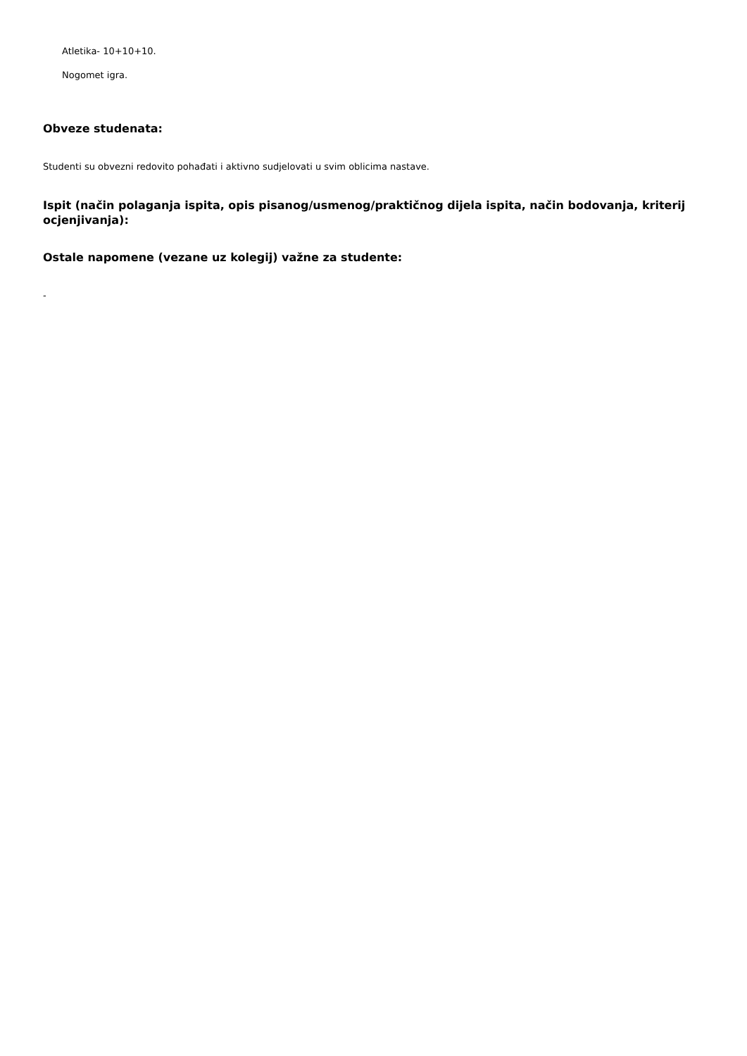Atletika- 10+10+10.
Nogomet igra.
Obveze studenata:
Studenti su obvezni redovito pohađati i aktivno sudjelovati u svim oblicima nastave.
Ispit (način polaganja ispita, opis pisanog/usmenog/praktičnog dijela ispita, način bodovanja, kriterij ocjenjivanja):
Ostale napomene (vezane uz kolegij) važne za studente:
-